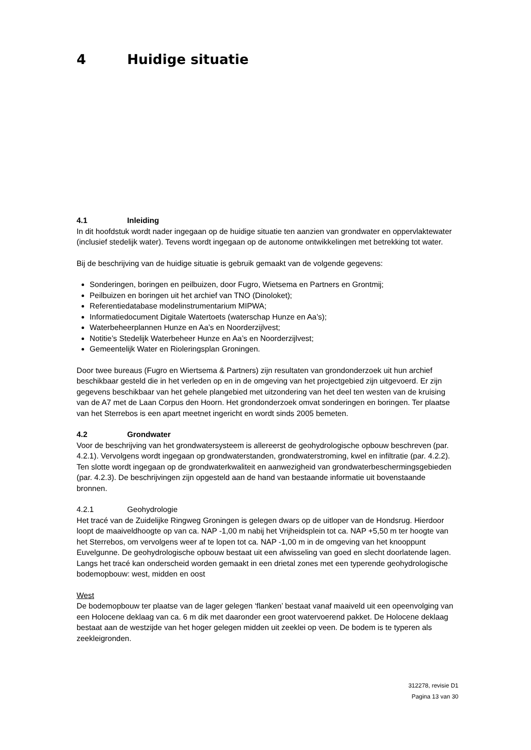4 Huidige situatie
4.1 Inleiding
In dit hoofdstuk wordt nader ingegaan op de huidige situatie ten aanzien van grondwater en oppervlaktewater (inclusief stedelijk water). Tevens wordt ingegaan op de autonome ontwikkelingen met betrekking tot water.
Bij de beschrijving van de huidige situatie is gebruik gemaakt van de volgende gegevens:
Sonderingen, boringen en peilbuizen, door Fugro, Wietsema en Partners en Grontmij;
Peilbuizen en boringen uit het archief van TNO (Dinoloket);
Referentiedatabase modelinstrumentarium MIPWA;
Informatiedocument Digitale Watertoets (waterschap Hunze en Aa’s);
Waterbeheerplannen Hunze en Aa’s en Noorderzijlvest;
Notitie’s Stedelijk Waterbeheer Hunze en Aa’s en Noorderzijlvest;
Gemeentelijk Water en Rioleringsplan Groningen.
Door twee bureaus (Fugro en Wiertsema & Partners) zijn resultaten van grondonderzoek uit hun archief beschikbaar gesteld die in het verleden op en in de omgeving van het projectgebied zijn uitgevoerd. Er zijn gegevens beschikbaar van het gehele plangebied met uitzondering van het deel ten westen van de kruising van de A7 met de Laan Corpus den Hoorn. Het grondonderzoek omvat sonderingen en boringen. Ter plaatse van het Sterrebos is een apart meetnet ingericht en wordt sinds 2005 bemeten.
4.2 Grondwater
Voor de beschrijving van het grondwatersysteem is allereerst de geohydrologische opbouw beschreven (par. 4.2.1). Vervolgens wordt ingegaan op grondwaterstanden, grondwaterstroming, kwel en infiltratie (par. 4.2.2). Ten slotte wordt ingegaan op de grondwaterkwaliteit en aanwezigheid van grondwaterbeschermingsgebieden (par. 4.2.3). De beschrijvingen zijn opgesteld aan de hand van bestaande informatie uit bovenstaande bronnen.
4.2.1 Geohydrologie
Het tracé van de Zuidelijke Ringweg Groningen is gelegen dwars op de uitloper van de Hondsrug. Hierdoor loopt de maaiveldhoogte op van ca. NAP -1,00 m nabij het Vrijheidsplein tot ca. NAP +5,50 m ter hoogte van het Sterrebos, om vervolgens weer af te lopen tot ca. NAP -1,00 m in de omgeving van het knooppunt Euvelgunne. De geohydrologische opbouw bestaat uit een afwisseling van goed en slecht doorlatende lagen. Langs het tracé kan onderscheid worden gemaakt in een drietal zones met een typerende geohydrologische bodemopbouw: west, midden en oost
West
De bodemopbouw ter plaatse van de lager gelegen ‘flanken’ bestaat vanaf maaiveld uit een opeenvolging van een Holocene deklaag van ca. 6 m dik met daaronder een groot watervoerend pakket. De Holocene deklaag bestaat aan de westzijde van het hoger gelegen midden uit zeeklei op veen. De bodem is te typeren als zeekleigronden.
312278, revisie D1
Pagina 13 van 30